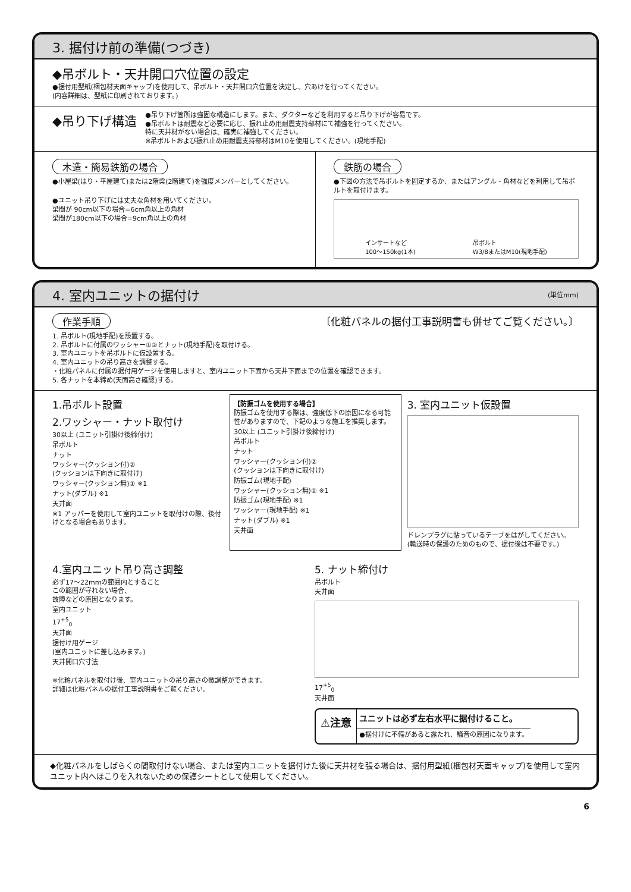3. 据付け前の準備(つづき)
◆吊ボルト・天井開口穴位置の設定
●据付用型紙(梱包材天面キャップ)を使用して、吊ボルト・天井開口穴位置を決定し、穴あけを行ってください。
(内容詳細は、型紙に印刷されております。)
◆吊り下げ構造
●吊り下げ箇所は強固な構造にします。また、ダクターなどを利用すると吊り下げが容易です。
●吊ボルトは耐震など必要に応じ、振れ止め用耐震支持部材にて補強を行ってください。
特に天井材がない場合は、確実に補強してください。
※吊ボルトおよび振れ止め用耐震支持部材はM10を使用してください。(現地手配)
木造・簡易鉄筋の場合
●小屋梁(はり・平屋建て)または2階梁(2階建て)を強度メンバーとしてください。
●ユニット吊り下げには丈夫な角材を用いてください。
梁間が 90cm以下の場合=6cm角以上の角材
梁間が180cm以下の場合=9cm角以上の角材
鉄筋の場合
●下図の方法で吊ボルトを固定するか、またはアングル・角材などを利用して吊ボルトを取付けます。
インサートなど
100〜150kg(1本) 吊ボルト
W3/8またはM10(現地手配)
4. 室内ユニットの据付け (単位mm)
作業手順 〔化粧パネルの据付工事説明書も併せてご覧ください。〕
1. 吊ボルト(現地手配)を設置する。
2. 吊ボルトに付属のワッシャー①②とナット(現地手配)を取付ける。
3. 室内ユニットを吊ボルトに仮設置する。
4. 室内ユニットの吊り高さを調整する。
・化粧パネルに付属の据付用ゲージを使用しますと、室内ユニット下面から天井下面までの位置を確認できます。
5. 各ナットを本締め(天面高さ確認)する。
1.吊ボルト設置
2.ワッシャー・ナット取付け
30以上 (ユニット引掛け後締付け)
吊ボルト
ナット
ワッシャー(クッション付)②
(クッションは下向きに取付け)
ワッシャー(クッション無)① ※1
ナット(ダブル) ※1
天井面
※1 アッパーを使用して室内ユニットを取付けの際、後付けとなる場合もあります。
【防振ゴムを使用する場合】
防振ゴムを使用する際は、強度低下の原因になる可能性がありますので、下記のような施工を推奨します。
30以上 (ユニット引掛け後締付け)
吊ボルト
ナット
ワッシャー(クッション付)②
(クッションは下向きに取付け)
防振ゴム(現地手配)
ワッシャー(クッション無)① ※1
防振ゴム(現地手配) ※1
ワッシャー(現地手配) ※1
ナット(ダブル) ※1
天井面
3. 室内ユニット仮設置
ドレンプラグに貼っているテープをはがしてください。
(輸送時の保護のためのもので、据付後は不要です。)
4.室内ユニット吊り高さ調整
必ず17〜22mmの範囲内とすること
この範囲が守れない場合、
故障などの原因となります。
室内ユニット
17<sup>+5</sup><sub>0</sub>
天井面
据付け用ゲージ
(室内ユニットに差し込みます。)
天井開口穴寸法
※化粧パネルを取付け後、室内ユニットの吊り高さの微調整ができます。
詳細は化粧パネルの据付工事説明書をご覧ください。
5. ナット締付け
吊ボルト
天井面
17<sup>+5</sup><sub>0</sub>
天井面
⚠注意
ユニットは必ず左右水平に据付けること。
●据付けに不備があると露たれ、騒音の原因になります。
◆化粧パネルをしばらくの間取付けない場合、または室内ユニットを据付けた後に天井材を張る場合は、据付用型紙(梱包材天面キャップ)を使用して室内ユニット内へほこりを入れないための保護シートとして使用してください。
6